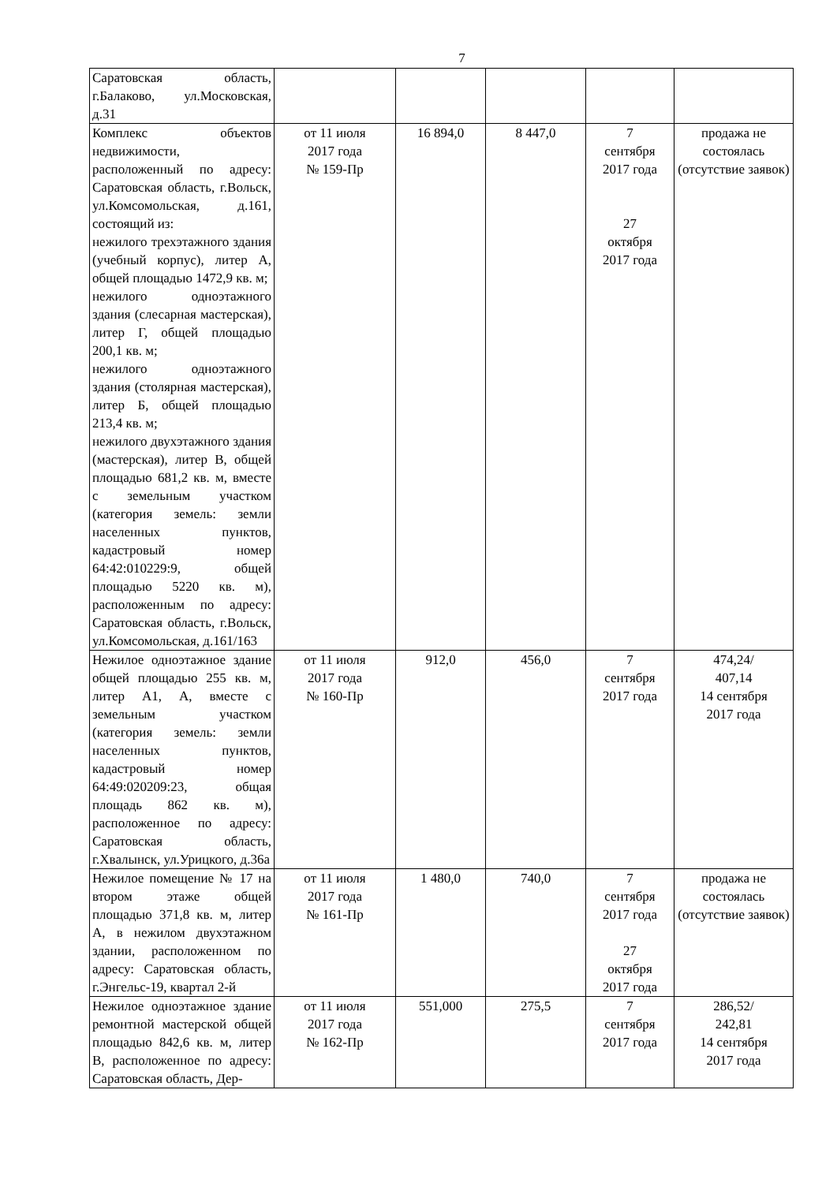7
| Саратовская область, г.Балаково, ул.Московская, д.31 | | | | | |
| Комплекс объектов недвижимости, расположенный по адресу: Саратовская область, г.Вольск, ул.Комсомольская, д.161, состоящий из: нежилого трехэтажного здания (учебный корпус), литер А, общей площадью 1472,9 кв. м; нежилого одноэтажного здания (слесарная мастерская), литер Г, общей площадью 200,1 кв. м; нежилого одноэтажного здания (столярная мастерская), литер Б, общей площадью 213,4 кв. м; нежилого двухэтажного здания (мастерская), литер В, общей площадью 681,2 кв. м, вместе с земельным участком (категория земель: земли населенных пунктов, кадастровый номер 64:42:010229:9, общей площадью 5220 кв. м), расположенным по адресу: Саратовская область, г.Вольск, ул.Комсомольская, д.161/163 | от 11 июля 2017 года № 159-Пр | 16 894,0 | 8 447,0 | 7 сентября 2017 года 27 октября 2017 года | продажа не состоялась (отсутствие заявок) |
| Нежилое одноэтажное здание общей площадью 255 кв. м, литер А1, А, вместе с земельным участком (категория земель: земли населенных пунктов, кадастровый номер 64:49:020209:23, общая площадь 862 кв. м), расположенное по адресу: Саратовская область, г.Хвалынск, ул.Урицкого, д.36а | от 11 июля 2017 года № 160-Пр | 912,0 | 456,0 | 7 сентября 2017 года | 474,24/ 407,14 14 сентября 2017 года |
| Нежилое помещение № 17 на втором этаже общей площадью 371,8 кв. м, литер А, в нежилом двухэтажном здании, расположенном по адресу: Саратовская область, г.Энгельс-19, квартал 2-й | от 11 июля 2017 года № 161-Пр | 1 480,0 | 740,0 | 7 сентября 2017 года 27 октября 2017 года | продажа не состоялась (отсутствие заявок) |
| Нежилое одноэтажное здание ремонтной мастерской общей площадью 842,6 кв. м, литер В, расположенное по адресу: Саратовская область, Дер- | от 11 июля 2017 года № 162-Пр | 551,000 | 275,5 | 7 сентября 2017 года | 286,52/ 242,81 14 сентября 2017 года |